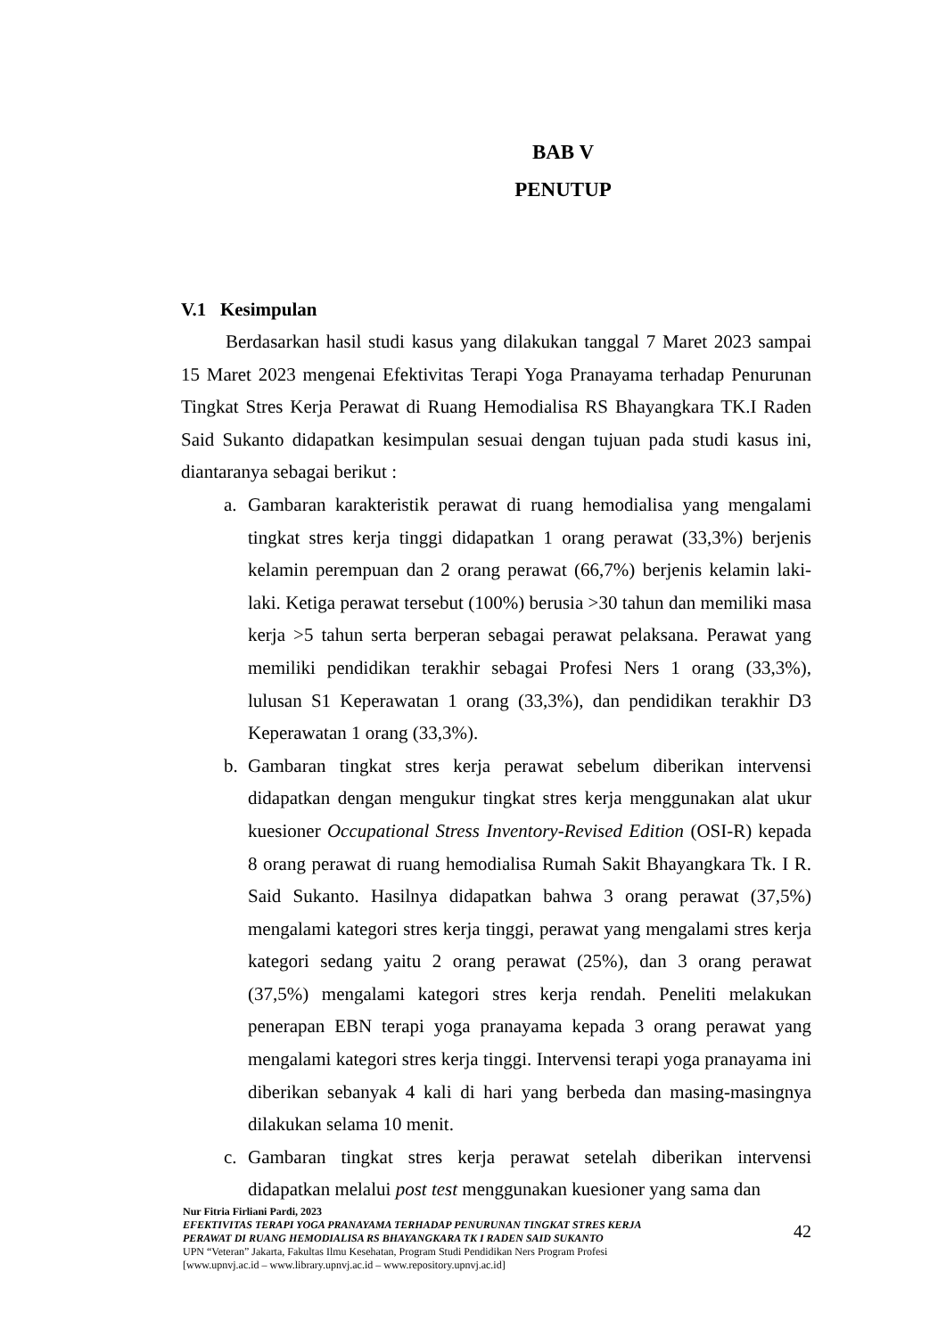BAB V
PENUTUP
V.1 Kesimpulan
Berdasarkan hasil studi kasus yang dilakukan tanggal 7 Maret 2023 sampai 15 Maret 2023 mengenai Efektivitas Terapi Yoga Pranayama terhadap Penurunan Tingkat Stres Kerja Perawat di Ruang Hemodialisa RS Bhayangkara TK.I Raden Said Sukanto didapatkan kesimpulan sesuai dengan tujuan pada studi kasus ini, diantaranya sebagai berikut :
a. Gambaran karakteristik perawat di ruang hemodialisa yang mengalami tingkat stres kerja tinggi didapatkan 1 orang perawat (33,3%) berjenis kelamin perempuan dan 2 orang perawat (66,7%) berjenis kelamin laki-laki. Ketiga perawat tersebut (100%) berusia >30 tahun dan memiliki masa kerja >5 tahun serta berperan sebagai perawat pelaksana. Perawat yang memiliki pendidikan terakhir sebagai Profesi Ners 1 orang (33,3%), lulusan S1 Keperawatan 1 orang (33,3%), dan pendidikan terakhir D3 Keperawatan 1 orang (33,3%).
b. Gambaran tingkat stres kerja perawat sebelum diberikan intervensi didapatkan dengan mengukur tingkat stres kerja menggunakan alat ukur kuesioner Occupational Stress Inventory-Revised Edition (OSI-R) kepada 8 orang perawat di ruang hemodialisa Rumah Sakit Bhayangkara Tk. I R. Said Sukanto. Hasilnya didapatkan bahwa 3 orang perawat (37,5%) mengalami kategori stres kerja tinggi, perawat yang mengalami stres kerja kategori sedang yaitu 2 orang perawat (25%), dan 3 orang perawat (37,5%) mengalami kategori stres kerja rendah. Peneliti melakukan penerapan EBN terapi yoga pranayama kepada 3 orang perawat yang mengalami kategori stres kerja tinggi. Intervensi terapi yoga pranayama ini diberikan sebanyak 4 kali di hari yang berbeda dan masing-masingnya dilakukan selama 10 menit.
c. Gambaran tingkat stres kerja perawat setelah diberikan intervensi didapatkan melalui post test menggunakan kuesioner yang sama dan
Nur Fitria Firliani Pardi, 2023
EFEKTIVITAS TERAPI YOGA PRANAYAMA TERHADAP PENURUNAN TINGKAT STRES KERJA
PERAWAT DI RUANG HEMODIALISA RS BHAYANGKARA TK I RADEN SAID SUKANTO
UPN “Veteran” Jakarta, Fakultas Ilmu Kesehatan, Program Studi Pendidikan Ners Program Profesi
[www.upnvj.ac.id – www.library.upnvj.ac.id – www.repository.upnvj.ac.id]
42